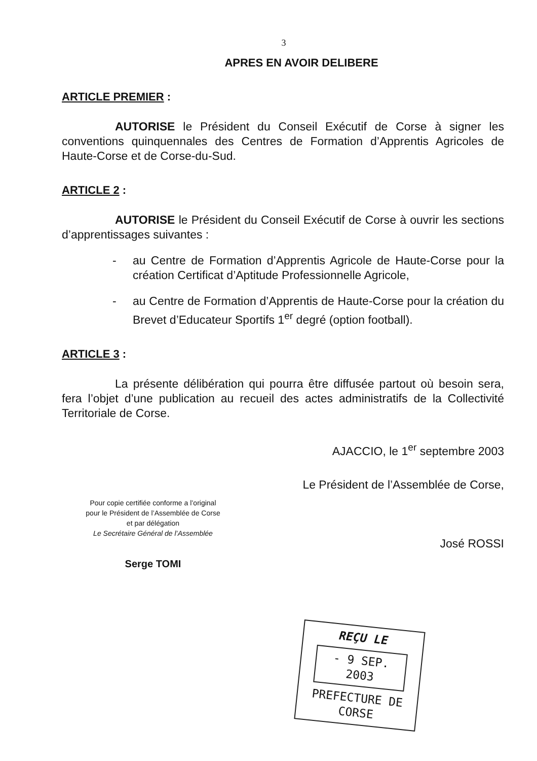3
APRES EN AVOIR DELIBERE
ARTICLE PREMIER :
AUTORISE le Président du Conseil Exécutif de Corse à signer les conventions quinquennales des Centres de Formation d’Apprentis Agricoles de Haute-Corse et de Corse-du-Sud.
ARTICLE 2 :
AUTORISE le Président du Conseil Exécutif de Corse à ouvrir les sections d’apprentissages suivantes :
- au Centre de Formation d’Apprentis Agricole de Haute-Corse pour la création Certificat d’Aptitude Professionnelle Agricole,
- au Centre de Formation d’Apprentis de Haute-Corse pour la création du Brevet d’Educateur Sportifs 1<sup>er</sup> degré (option football).
ARTICLE 3 :
La présente délibération qui pourra être diffusée partout où besoin sera, fera l’objet d’une publication au recueil des actes administratifs de la Collectivité Territoriale de Corse.
AJACCIO, le 1<sup>er</sup> septembre 2003
Pour copie certifiée conforme a l’original
pour le Président de l’Assemblée de Corse
et par délégation
Le Secrétaire Général de l’Assemblée
Serge TOMI
Le Président de l’Assemblée de Corse,
José ROSSI
REÇU LE
- 9 SEP. 2003
PREFECTURE DE CORSE